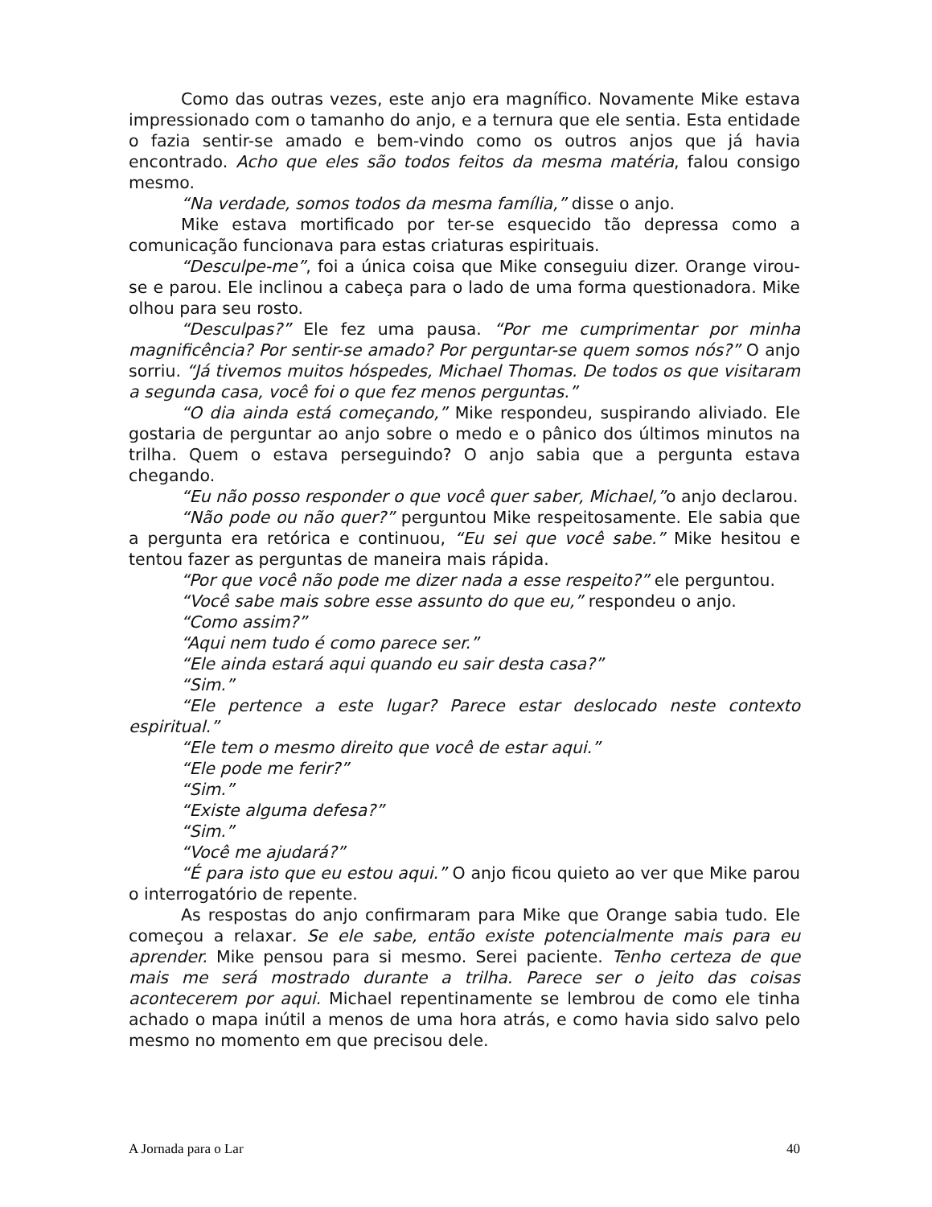Como das outras vezes, este anjo era magnífico. Novamente Mike estava impressionado com o tamanho do anjo, e a ternura que ele sentia. Esta entidade o fazia sentir-se amado e bem-vindo como os outros anjos que já havia encontrado. Acho que eles são todos feitos da mesma matéria, falou consigo mesmo.
“Na verdade, somos todos da mesma família,” disse o anjo.
Mike estava mortificado por ter-se esquecido tão depressa como a comunicação funcionava para estas criaturas espirituais.
“Desculpe-me”, foi a única coisa que Mike conseguiu dizer. Orange virou-se e parou. Ele inclinou a cabeça para o lado de uma forma questionadora. Mike olhou para seu rosto.
“Desculpas?” Ele fez uma pausa. “Por me cumprimentar por minha magnificência? Por sentir-se amado? Por perguntar-se quem somos nós?” O anjo sorriu. “Já tivemos muitos hóspedes, Michael Thomas. De todos os que visitaram a segunda casa, você foi o que fez menos perguntas.”
“O dia ainda está começando,” Mike respondeu, suspirando aliviado. Ele gostaria de perguntar ao anjo sobre o medo e o pânico dos últimos minutos na trilha. Quem o estava perseguindo? O anjo sabia que a pergunta estava chegando.
“Eu não posso responder o que você quer saber, Michael,”o anjo declarou.
“Não pode ou não quer?” perguntou Mike respeitosamente. Ele sabia que a pergunta era retórica e continuou, “Eu sei que você sabe.” Mike hesitou e tentou fazer as perguntas de maneira mais rápida.
“Por que você não pode me dizer nada a esse respeito?” ele perguntou.
“Você sabe mais sobre esse assunto do que eu,” respondeu o anjo.
“Como assim?”
“Aqui nem tudo é como parece ser.”
“Ele ainda estará aqui quando eu sair desta casa?”
“Sim.”
“Ele pertence a este lugar? Parece estar deslocado neste contexto espiritual.”
“Ele tem o mesmo direito que você de estar aqui.”
“Ele pode me ferir?”
“Sim.”
“Existe alguma defesa?”
“Sim.”
“Você me ajudará?”
“É para isto que eu estou aqui.” O anjo ficou quieto ao ver que Mike parou o interrogatório de repente.
As respostas do anjo confirmaram para Mike que Orange sabia tudo. Ele começou a relaxar. Se ele sabe, então existe potencialmente mais para eu aprender. Mike pensou para si mesmo. Serei paciente. Tenho certeza de que mais me será mostrado durante a trilha. Parece ser o jeito das coisas acontecerem por aqui. Michael repentinamente se lembrou de como ele tinha achado o mapa inútil a menos de uma hora atrás, e como havia sido salvo pelo mesmo no momento em que precisou dele.
A Jornada para o Lar 40